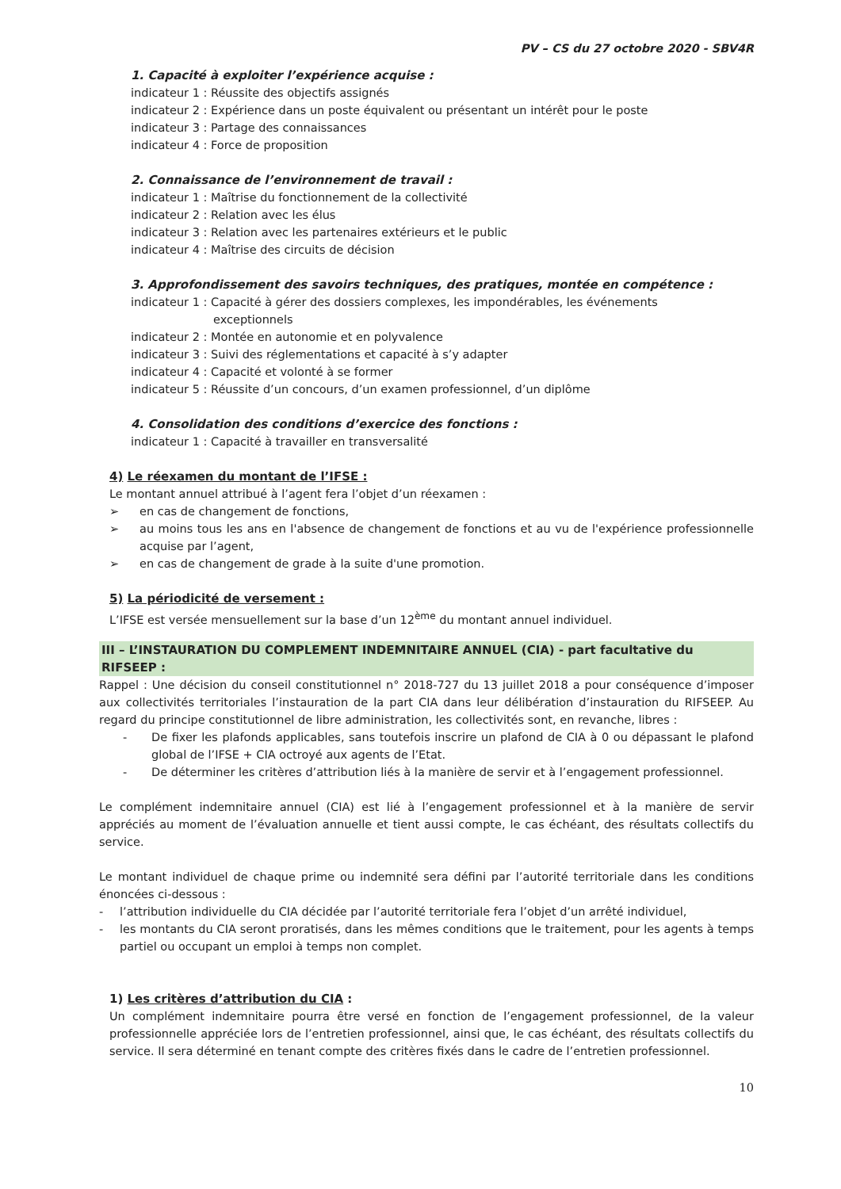PV – CS du 27 octobre 2020 - SBV4R
1. Capacité à exploiter l’expérience acquise :
indicateur 1 : Réussite des objectifs assignés
indicateur 2 : Expérience dans un poste équivalent ou présentant un intérêt pour le poste
indicateur 3 : Partage des connaissances
indicateur 4 : Force de proposition
2. Connaissance de l’environnement de travail :
indicateur 1 : Maîtrise du fonctionnement de la collectivité
indicateur 2 : Relation avec les élus
indicateur 3 : Relation avec les partenaires extérieurs et le public
indicateur 4 : Maîtrise des circuits de décision
3. Approfondissement des savoirs techniques, des pratiques, montée en compétence :
indicateur 1 : Capacité à gérer des dossiers complexes, les impondérables, les événements
exceptionnels
indicateur 2 : Montée en autonomie et en polyvalence
indicateur 3 : Suivi des réglementations et capacité à s’y adapter
indicateur 4 : Capacité et volonté à se former
indicateur 5 : Réussite d’un concours, d’un examen professionnel, d’un diplôme
4. Consolidation des conditions d’exercice des fonctions :
indicateur 1 : Capacité à travailler en transversalité
4) Le réexamen du montant de l’IFSE :
Le montant annuel attribué à l’agent fera l’objet d’un réexamen :
➢ en cas de changement de fonctions,
➢ au moins tous les ans en l'absence de changement de fonctions et au vu de l'expérience professionnelle acquise par l’agent,
➢ en cas de changement de grade à la suite d'une promotion.
5) La périodicité de versement :
L’IFSE est versée mensuellement sur la base d’un 12<sup>ème</sup> du montant annuel individuel.
III – L’INSTAURATION DU COMPLEMENT INDEMNITAIRE ANNUEL (CIA) - part facultative du RIFSEEP :
Rappel : Une décision du conseil constitutionnel n° 2018-727 du 13 juillet 2018 a pour conséquence d’imposer aux collectivités territoriales l’instauration de la part CIA dans leur délibération d’instauration du RIFSEEP. Au regard du principe constitutionnel de libre administration, les collectivités sont, en revanche, libres :
- De fixer les plafonds applicables, sans toutefois inscrire un plafond de CIA à 0 ou dépassant le plafond global de l’IFSE + CIA octroyé aux agents de l’Etat.
- De déterminer les critères d’attribution liés à la manière de servir et à l’engagement professionnel.
Le complément indemnitaire annuel (CIA) est lié à l’engagement professionnel et à la manière de servir appréciés au moment de l’évaluation annuelle et tient aussi compte, le cas échéant, des résultats collectifs du service.
Le montant individuel de chaque prime ou indemnité sera défini par l’autorité territoriale dans les conditions énoncées ci-dessous :
- l’attribution individuelle du CIA décidée par l’autorité territoriale fera l’objet d’un arrêté individuel,
- les montants du CIA seront proratisés, dans les mêmes conditions que le traitement, pour les agents à temps partiel ou occupant un emploi à temps non complet.
1) Les critères d’attribution du CIA :
Un complément indemnitaire pourra être versé en fonction de l’engagement professionnel, de la valeur professionnelle appréciée lors de l’entretien professionnel, ainsi que, le cas échéant, des résultats collectifs du service. Il sera déterminé en tenant compte des critères fixés dans le cadre de l’entretien professionnel.
10